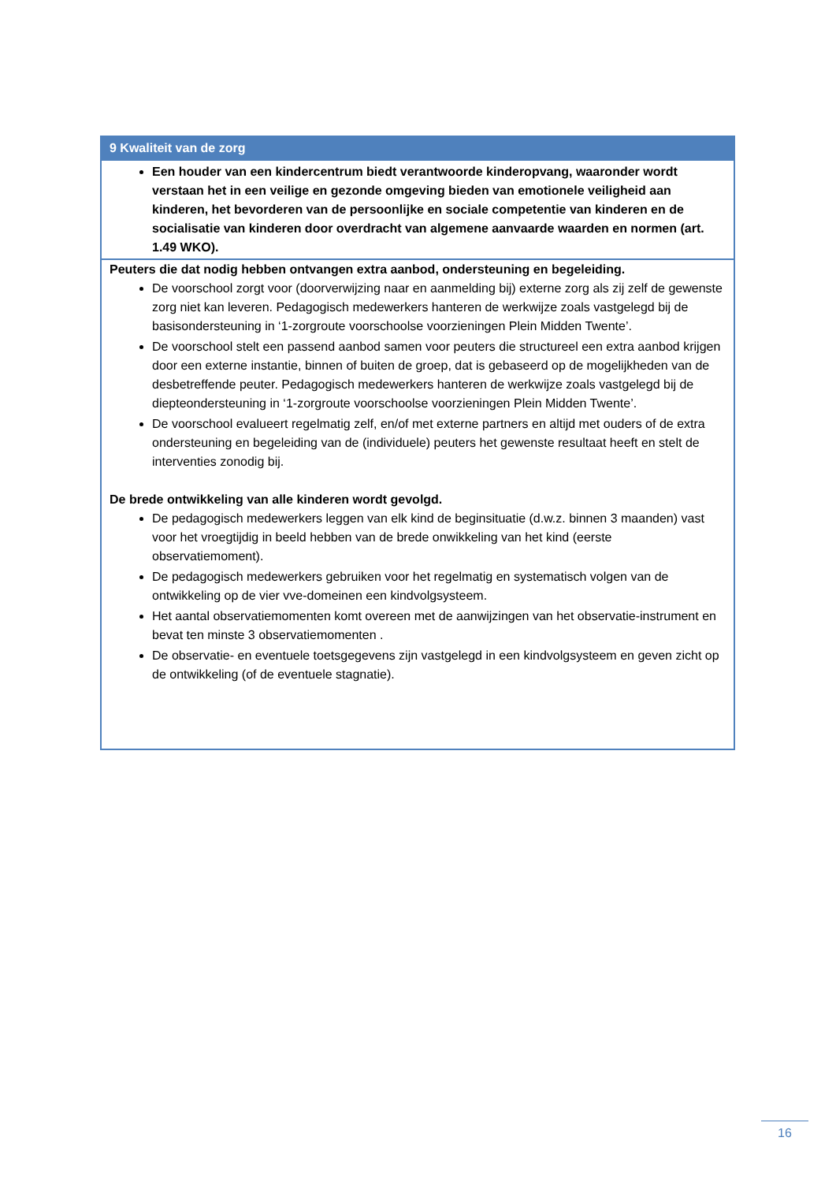| 9 Kwaliteit van de zorg |
| --- |
| Een houder van een kindercentrum biedt verantwoorde kinderopvang, waaronder wordt verstaan het in een veilige en gezonde omgeving bieden van emotionele veiligheid aan kinderen, het bevorderen van de persoonlijke en sociale competentie van kinderen en de socialisatie van kinderen door overdracht van algemene aanvaarde waarden en normen (art. 1.49 WKO). |
| Peuters die dat nodig hebben ontvangen extra aanbod, ondersteuning en begeleiding. De voorschool zorgt voor (doorverwijzing naar en aanmelding bij) externe zorg als zij zelf de gewenste zorg niet kan leveren. Pedagogisch medewerkers hanteren de werkwijze zoals vastgelegd bij de basisondersteuning in ‘1-zorgroute voorschoolse voorzieningen Plein Midden Twente’. De voorschool stelt een passend aanbod samen voor peuters die structureel een extra aanbod krijgen door een externe instantie, binnen of buiten de groep, dat is gebaseerd op de mogelijkheden van de desbetreffende peuter. Pedagogisch medewerkers hanteren de werkwijze zoals vastgelegd bij de diepteondersteuning in ‘1-zorgroute voorschoolse voorzieningen Plein Midden Twente’. De voorschool evalueert regelmatig zelf, en/of met externe partners en altijd met ouders of de extra ondersteuning en begeleiding van de (individuele) peuters het gewenste resultaat heeft en stelt de interventies zonodig bij. De brede ontwikkeling van alle kinderen wordt gevolgd. De pedagogisch medewerkers leggen van elk kind de beginsituatie (d.w.z. binnen 3 maanden) vast voor het vroegtijdig in beeld hebben van de brede onwikkeling van het kind (eerste observatiemoment). De pedagogisch medewerkers gebruiken voor het regelmatig en systematisch volgen van de ontwikkeling op de vier vve-domeinen een kindvolgsysteem. Het aantal observatiemomenten komt overeen met de aanwijzingen van het observatie-instrument en bevat ten minste 3 observatiemomenten . De observatie- en eventuele toetsgegevens zijn vastgelegd in een kindvolgsysteem en geven zicht op de ontwikkeling (of de eventuele stagnatie). |
16